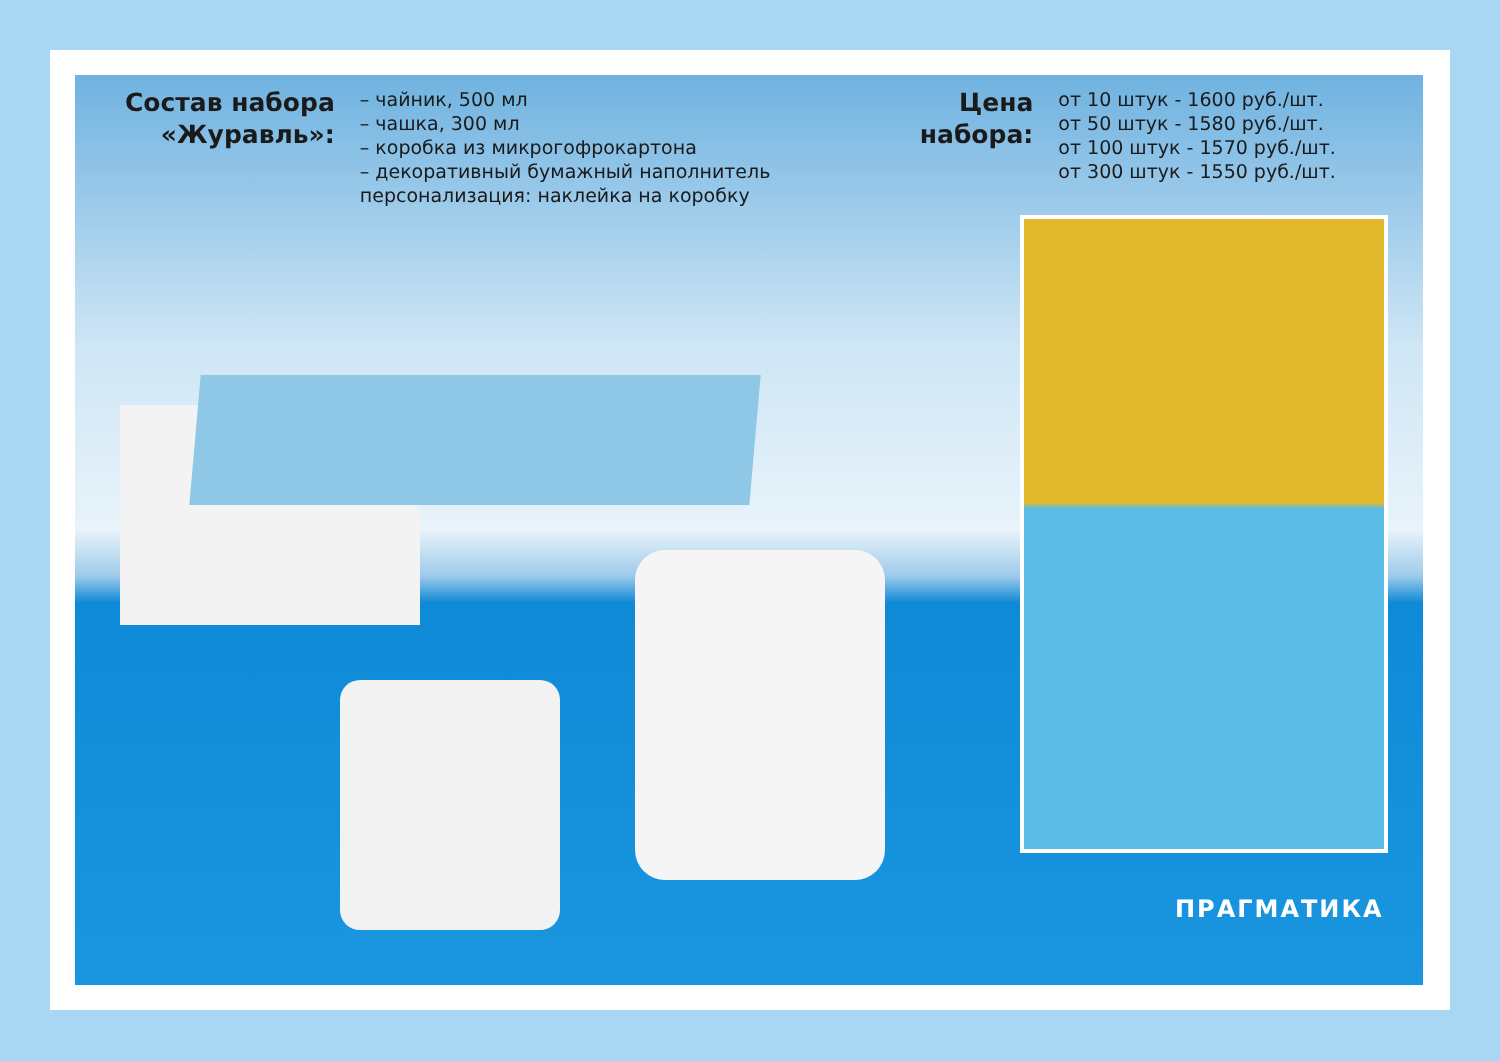Состав набора
«Журавль»:
– чайник, 500 мл
– чашка, 300 мл
– коробка из микрогофрокартона
– декоративный бумажный наполнитель
персонализация: наклейка на коробку
Цена
набора:
от 10 штук - 1600 руб./шт.
от 50 штук - 1580 руб./шт.
от 100 штук - 1570 руб./шт.
от 300 штук - 1550 руб./шт.
ПРАГМАТИКА